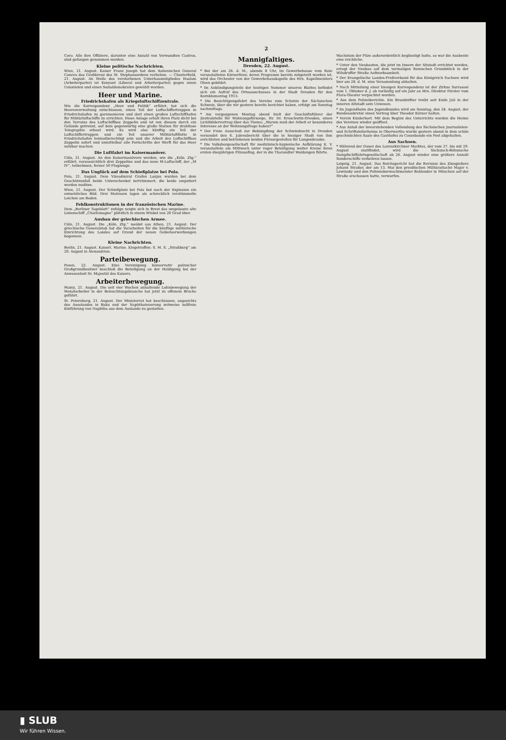2
Coro. Alle ihre Offiziere, darunter eine Anzahl von Verwandten Castros, sind gefangen genommen worden.
Kleine politische Nachrichten.
Wien, 21. August. Kaiser Franz Joseph hat dem italienischen General Caneva das Großkreuz des St. Stephansordens verliehen. — Chesterfield, 21. August. An Stelle des verstorbenen Unterhausmitgliedes Haslam (Arbeiterpartei) ist Kenyant (Liberal und Arbeiterpartei) gegen einen Unionisten und einen Sozialdemokraten gewählt worden.
Heer und Marine.
Friedrichshafen als Kriegsluftschiffzentrale.
Wie die Korrespondenz „Heer und Politik“ erfährt, hat sich die Heeresverwaltung entschlossen, einen Teil der Luftschiffertruppen in Friedrichshafen zu garnisonieren und dort einen großen Luftschiffhafen für Militärluftschiffe zu errichten. Diese Anlage erhält ihren Platz dicht bei den Terrains des Luftschiffbau Zeppelin und ist von diesem durch ein Gelände getrennt, auf dem gegenwärtig eine große Station für drahtlose Telegraphie erbaut wird. Es wird also künftig ein Teil der Luftschiffertruppen und ein Teil unserer Militärluftflotte in Friedrichshafen heimatberechtigt sein und die Arbeit des Luftschiffbau Zeppelin sofort und unmittelbar alle Fortschritte der Werft für das Heer nutzbar machen.
Die Luftfahrt im Kaisermanöver.
Cöln, 21. August. An den Kaisermanövern werden, wie die „Köln. Ztg.“ erfährt, voraussichtlich drei Zeppeline und das neue M-Luftschiff, der „M IV“, teilnehmen, ferner 50 Flugzeuge.
Das Unglück auf dem Schießplatze bei Pola.
Pola, 21. August. Dem Vizeadmiral Grafen Lanjus wurden bei dem Geschützunfall beide Unterschenkel zertrümmert, die beide amputiert werden mußten.
Wien, 21. August. Der Schießplatz bei Pola bot nach der Explosion ein entsetzliches Bild. Drei Matrosen lagen als schrecklich verstümmelte Leichen am Boden.
Fehlkonstruktionen in der französischen Marine.
Dem „Berliner Tageblatt“ zufolge neigte sich in Brest das umgebaute alte Linienschiff „Charlemagne“ plötzlich in einem Winkel von 20 Grad über.
Ausbau der griechischen Armee.
Cöln, 21. August. Die „Köln. Ztg.“ meldet aus Athen, 21. August. Der griechische Generalstab hat die Vorarbeiten für die künftige militärische Einrichtung des Landes auf Grund der neuen Gebietserwerbungen begonnen.
Kleine Nachrichten.
Berlin, 21. August. Kaiserl. Marine. Eingetroffen: S. M. S. „Straßburg“ am 20. August in Alexandrien.
Parteibewegung.
Posen, 22. August. Eine Vereinigung konservativ polnischer Großgrundbesitzer beschloß die Beteiligung an der Huldigung bei der Anwesenheit Sr. Majestät des Kaisers.
Arbeiterbewegung.
Mainz, 21. August. Die seit vier Wochen anhaltende Lohnbewegung der Metallarbeiter in der Beleuchtungsbranche hat jetzt zu offenem Bruche geführt.
St. Petersburg, 21. August. Der Ministerrat hat beschlossen, angesichts des Ausstandes in Baku und der Naphthateuerung zeitweise zollfreie Einführung von Naphtha aus dem Auslande zu gestatten.
Mannigfaltiges.
Dresden, 22. August.
* Bei der am 26. d. M., abends 8 Uhr, im Gewerbehause vom Rate veranstalteten Körnerfeier, deren Programm bereits mitgeteilt worden ist, wird das Orchester von der Gewerbehauskapelle des Hrn. Kapellmeisters Olsen gebildet.
* Im Ankündigungsteile der heutigen Nummer unseres Blattes befindet sich ein Aufruf des Ortsausschusses in der Stadt Dresden für den Kornblumentag 1913.
* Die Besichtigungsfahrt des Vereins zum Schutze der Sächsischen Schweiz, über die wir gestern bereits berichtet haben, erfolgt am Sonntag nachmittags.
* Am vergangenen Montag abend hielt der Geschäftsführer der Zentralstelle für Wohnungsfürsorge, Hr. Dr. Kruschwitz-Dresden, einen Lichtbildervortrag über das Thema: „Warum muß der Arbeit er besonderes Interesse an der Wohnungsfrage haben?“
* Der Freie Ausschuß zur Bekämpfung der Schwindsucht in Dresden versendet den 6. Jahresbericht über die in hiesiger Stadt von ihm errichteten und betriebenen beiden Fürsorgestellen für Lungenkranke.
* Die Volkshorgesellschaft für medizinisch-hygienische Aufklärung E. V. veranstaltete am Mittwoch unter reger Beteiligung weiter Kreise ihren ersten diesjährigen Pilzausflug, der in die Tharandter Waldungen führte.
Wachstum der Pilze außerordentlich begünstigt hatte, so war die Ausbeute eine reichliche.
* Unter den Neubauten, die jetzt im Innern der Altstadt errichtet werden, erregt der Neubau auf dem vormaligen Renzschen Grundstück in der Wilsdruffer Straße Aufmerksamkeit.
* Der Evangelische Landes-Preßverband für das Königreich Sachsen wird hier am 28. d. M. eine Versammlung abhalten.
* Nach Mitteilung einer hiesigen Korrespondenz ist der Zirkus Sarrasani vom 1. Oktober d. J. ab vorläufig auf ein Jahr an Hrn. Direktor Förster vom Flora-Theater verpachtet worden.
* Aus dem Polizeiberichte. Ein Brandstifter treibt seit Ende Juli in der inneren Altstadt sein Unwesen.
* Im Jugendheim des Jugendbundes wird am Sonntag, den 24. August, der Bundessekretär einen Vortrag über Theodor Körner halten.
* Verein Kinderhort. Mit dem Beginn des Unterrichts wurden die Heime des Vereines wieder geöffnet.
* Aus Anlaß der bevorstehenden Vollendung des Sächsischen Journalisten- und Schriftstellerheims in Oberwartha wurde gestern abend in dem schön geschmückten Saale des Gasthofes zu Cossebaude ein Fest abgehalten.
Aus Sachsen.
* Während der Dauer des Lorenzkirchner Marktes, der vom 27. bis mit 29. August stattfindet, wird die Sächsisch-Böhmische Dampfschiffahrtsgesellschaft ab 26. August wieder eine größere Anzahl Sonderschiffe verkehren lassen.
Leipzig, 21. August. Das Reichsgericht hat die Revision des Zinngießers Johann Straßer, der am 13. Mai den preußischen Militärattaché Major v. Lewinsky und den Polizeioberwachtmeister Bohlender in München auf der Straße erschossen hatte, verworfen.
▮ SLUB
Wir führen Wissen.